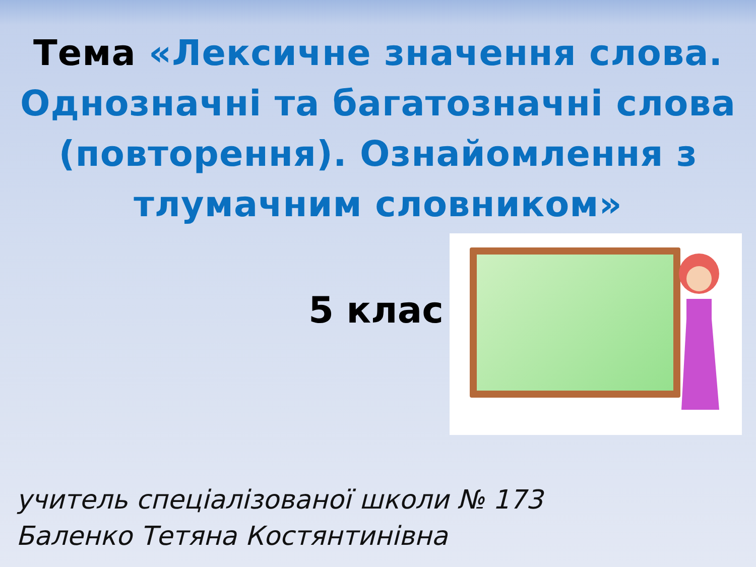Тема «Лексичне значення слова. Однозначні та багатозначні слова (повторення). Ознайомлення з тлумачним словником»
5 клас
учитель спеціалізованої школи № 173
Баленко Тетяна Костянтинівна